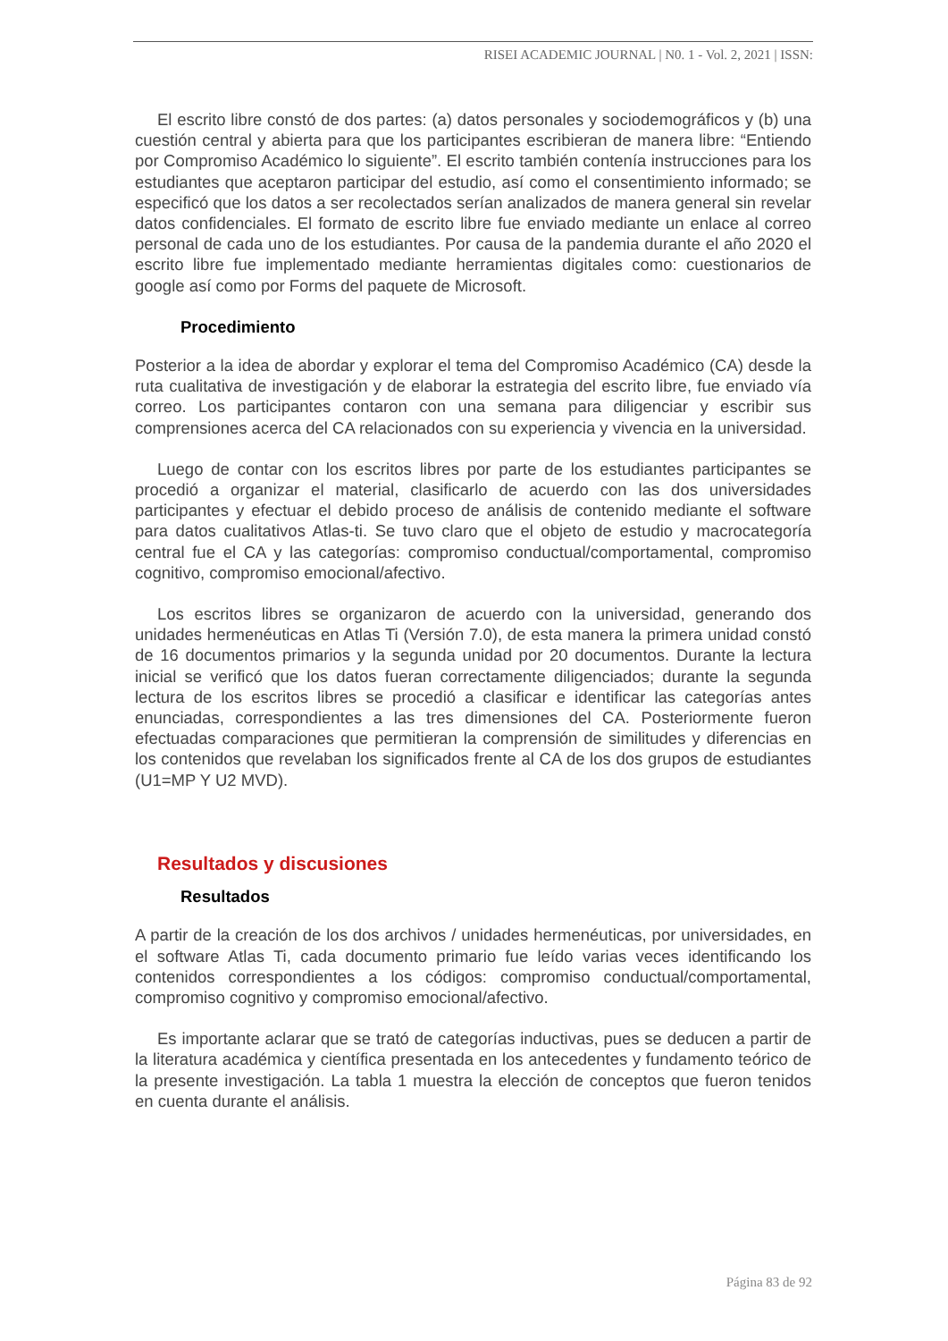RISEI ACADEMIC JOURNAL | N0. 1 - Vol. 2, 2021 | ISSN:
El escrito libre constó de dos partes: (a) datos personales y sociodemográficos y (b) una cuestión central y abierta para que los participantes escribieran de manera libre: “Entiendo por Compromiso Académico lo siguiente”. El escrito también contenía instrucciones para los estudiantes que aceptaron participar del estudio, así como el consentimiento informado; se especificó que los datos a ser recolectados serían analizados de manera general sin revelar datos confidenciales. El formato de escrito libre fue enviado mediante un enlace al correo personal de cada uno de los estudiantes. Por causa de la pandemia durante el año 2020 el escrito libre fue implementado mediante herramientas digitales como: cuestionarios de google así como por Forms del paquete de Microsoft.
Procedimiento
Posterior a la idea de abordar y explorar el tema del Compromiso Académico (CA) desde la ruta cualitativa de investigación y de elaborar la estrategia del escrito libre, fue enviado vía correo. Los participantes contaron con una semana para diligenciar y escribir sus comprensiones acerca del CA relacionados con su experiencia y vivencia en la universidad.
Luego de contar con los escritos libres por parte de los estudiantes participantes se procedió a organizar el material, clasificarlo de acuerdo con las dos universidades participantes y efectuar el debido proceso de análisis de contenido mediante el software para datos cualitativos Atlas-ti. Se tuvo claro que el objeto de estudio y macrocategoría central fue el CA y las categorías: compromiso conductual/comportamental, compromiso cognitivo, compromiso emocional/afectivo.
Los escritos libres se organizaron de acuerdo con la universidad, generando dos unidades hermenéuticas en Atlas Ti (Versión 7.0), de esta manera la primera unidad constó de 16 documentos primarios y la segunda unidad por 20 documentos. Durante la lectura inicial se verificó que los datos fueran correctamente diligenciados; durante la segunda lectura de los escritos libres se procedió a clasificar e identificar las categorías antes enunciadas, correspondientes a las tres dimensiones del CA. Posteriormente fueron efectuadas comparaciones que permitieran la comprensión de similitudes y diferencias en los contenidos que revelaban los significados frente al CA de los dos grupos de estudiantes (U1=MP Y U2 MVD).
Resultados y discusiones
Resultados
A partir de la creación de los dos archivos / unidades hermenéuticas, por universidades, en el software Atlas Ti, cada documento primario fue leído varias veces identificando los contenidos correspondientes a los códigos: compromiso conductual/comportamental, compromiso cognitivo y compromiso emocional/afectivo.
Es importante aclarar que se trató de categorías inductivas, pues se deducen a partir de la literatura académica y científica presentada en los antecedentes y fundamento teórico de la presente investigación. La tabla 1 muestra la elección de conceptos que fueron tenidos en cuenta durante el análisis.
Página 83 de 92